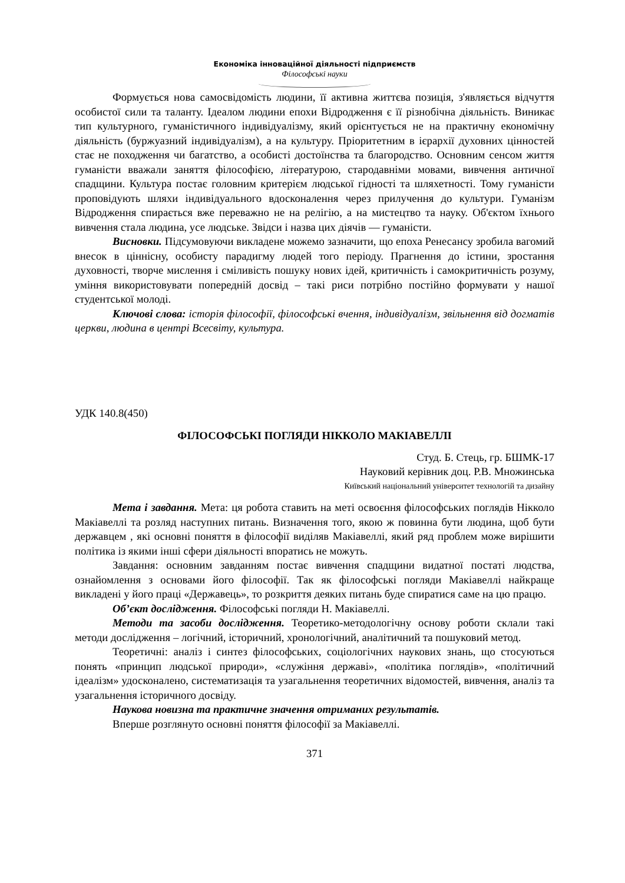Економіка інноваційної діяльності підприємств
Філософські науки
Формується нова самосвідомість людини, її активна життєва позиція, з'являється відчуття особистої сили та таланту. Ідеалом людини епохи Відродження є її різнобічна діяльність. Виникає тип культурного, гуманістичного індивідуалізму, який орієнтується не на практичну економічну діяльність (буржуазний індивідуалізм), а на культуру. Пріоритетним в ієрархії духовних цінностей стає не походження чи багатство, а особисті достоїнства та благородство. Основним сенсом життя гуманісти вважали заняття філософією, літературою, стародавніми мовами, вивчення античної спадщини. Культура постає головним критерієм людської гідності та шляхетності. Тому гуманісти проповідують шляхи індивідуального вдосконалення через прилучення до культури. Гуманізм Відродження спирається вже переважно не на релігію, а на мистецтво та науку. Об'єктом їхнього вивчення стала людина, усе людське. Звідси і назва цих діячів — гуманісти.
Висновки. Підсумовуючи викладене можемо зазначити, що епоха Ренесансу зробила вагомий внесок в ціннісну, особисту парадигму людей того періоду. Прагнення до істини, зростання духовності, творче мислення і сміливість пошуку нових ідей, критичність і самокритичність розуму, уміння використовувати попередній досвід – такі риси потрібно постійно формувати у нашої студентської молоді.
Ключові слова: історія філософії, філософські вчення, індивідуалізм, звільнення від догматів церкви, людина в центрі Всесвіту, культура.
УДК 140.8(450)
ФІЛОСОФСЬКІ ПОГЛЯДИ НІККОЛО МАКІАВЕЛЛІ
Студ. Б. Стець, гр. БШМК-17
Науковий керівник доц. Р.В. Множинська
Київський національний університет технологій та дизайну
Мета і завдання. Мета: ця робота ставить на меті освоєння філософських поглядів Нікколо Макіавеллі та розляд наступних питань. Визначення того, якою ж повинна бути людина, щоб бути державцем , які основні поняття в філософії виділяв Макіавеллі, який ряд проблем може вирішити політика із якими інші сфери діяльності впоратись не можуть.
Завдання: основним завданням постає вивчення спадщини видатної постаті людства, ознайомлення з основами його філософії. Так як філософські погляди Макіавеллі найкраще викладені у його праці «Державець», то розкриття деяких питань буде спиратися саме на цю працю.
Об’єкт дослідження. Філософські погляди Н. Макіавеллі.
Методи та засоби дослідження. Теоретико-методологічну основу роботи склали такі методи дослідження – логічний, історичний, хронологічний, аналітичний та пошуковий метод.
Теоретичні: аналіз і синтез філософських, соціологічних наукових знань, що стосуються понять «принцип людської природи», «служіння державі», «політика поглядів», «політичний ідеалізм» удосконалено, систематизація та узагальнення теоретичних відомостей, вивчення, аналіз та узагальнення історичного досвіду.
Наукова новизна та практичне значення отриманих результатів.
Вперше розглянуто основні поняття філософії за Макіавеллі.
371